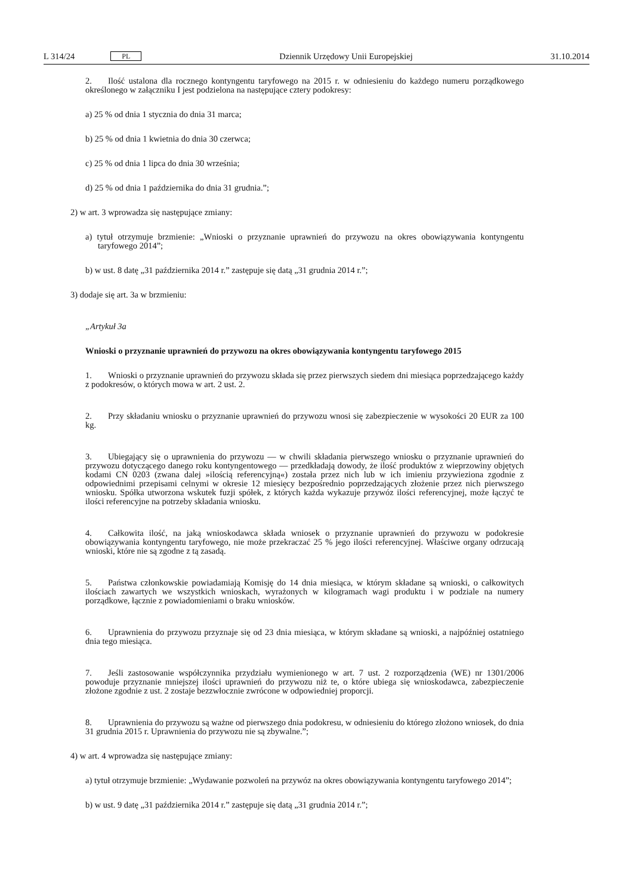L 314/24 PL
Dziennik Urzędowy Unii Europejskiej 31.10.2014
2. Ilość ustalona dla rocznego kontyngentu taryfowego na 2015 r. w odniesieniu do każdego numeru porządkowego określonego w załączniku I jest podzielona na następujące cztery podokresy:
a) 25 % od dnia 1 stycznia do dnia 31 marca;
b) 25 % od dnia 1 kwietnia do dnia 30 czerwca;
c) 25 % od dnia 1 lipca do dnia 30 września;
d) 25 % od dnia 1 października do dnia 31 grudnia.”;
2) w art. 3 wprowadza się następujące zmiany:
a) tytuł otrzymuje brzmienie: „Wnioski o przyznanie uprawnień do przywozu na okres obowiązywania kontyngentu taryfowego 2014”;
b) w ust. 8 datę „31 października 2014 r.” zastępuje się datą „31 grudnia 2014 r.”;
3) dodaje się art. 3a w brzmieniu:
„Artykuł 3a
Wnioski o przyznanie uprawnień do przywozu na okres obowiązywania kontyngentu taryfowego 2015
1. Wnioski o przyznanie uprawnień do przywozu składa się przez pierwszych siedem dni miesiąca poprzedzającego każdy z podokresów, o których mowa w art. 2 ust. 2.
2. Przy składaniu wniosku o przyznanie uprawnień do przywozu wnosi się zabezpieczenie w wysokości 20 EUR za 100 kg.
3. Ubiegający się o uprawnienia do przywozu — w chwili składania pierwszego wniosku o przyznanie uprawnień do przywozu dotyczącego danego roku kontyngentowego — przedkładają dowody, że ilość produktów z wieprzowiny objętych kodami CN 0203 (zwana dalej »ilością referencyjną«) została przez nich lub w ich imieniu przywieziona zgodnie z odpowiednimi przepisami celnymi w okresie 12 miesięcy bezpośrednio poprzedzających złożenie przez nich pierwszego wniosku. Spółka utworzona wskutek fuzji spółek, z których każda wykazuje przywóz ilości referencyjnej, może łączyć te ilości referencyjne na potrzeby składania wniosku.
4. Całkowita ilość, na jaką wnioskodawca składa wniosek o przyznanie uprawnień do przywozu w podokresie obowiązywania kontyngentu taryfowego, nie może przekraczać 25 % jego ilości referencyjnej. Właściwe organy odrzucają wnioski, które nie są zgodne z tą zasadą.
5. Państwa członkowskie powiadamiają Komisję do 14 dnia miesiąca, w którym składane są wnioski, o całkowitych ilościach zawartych we wszystkich wnioskach, wyrażonych w kilogramach wagi produktu i w podziale na numery porządkowe, łącznie z powiadomieniami o braku wniosków.
6. Uprawnienia do przywozu przyznaje się od 23 dnia miesiąca, w którym składane są wnioski, a najpóźniej ostatniego dnia tego miesiąca.
7. Jeśli zastosowanie współczynnika przydziału wymienionego w art. 7 ust. 2 rozporządzenia (WE) nr 1301/2006 powoduje przyznanie mniejszej ilości uprawnień do przywozu niż te, o które ubiega się wnioskodawca, zabezpieczenie złożone zgodnie z ust. 2 zostaje bezzwłocznie zwrócone w odpowiedniej proporcji.
8. Uprawnienia do przywozu są ważne od pierwszego dnia podokresu, w odniesieniu do którego złożono wniosek, do dnia 31 grudnia 2015 r. Uprawnienia do przywozu nie są zbywalne.”;
4) w art. 4 wprowadza się następujące zmiany:
a) tytuł otrzymuje brzmienie: „Wydawanie pozwoleń na przywóz na okres obowiązywania kontyngentu taryfowego 2014”;
b) w ust. 9 datę „31 października 2014 r.” zastępuje się datą „31 grudnia 2014 r.”;